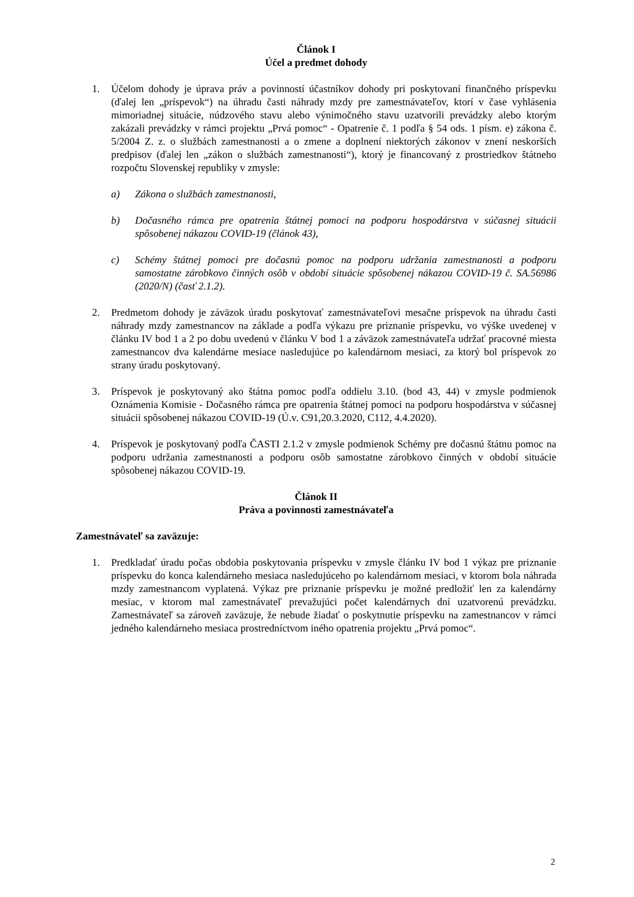Článok I
Účel a predmet dohody
1. Účelom dohody je úprava práv a povinností účastníkov dohody pri poskytovaní finančného príspevku (ďalej len „príspevok“) na úhradu časti náhrady mzdy pre zamestnávateľov, ktorí v čase vyhlásenia mimoriadnej situácie, núdzového stavu alebo výnimočného stavu uzatvorili prevádzky alebo ktorým zakázali prevádzky v rámci projektu „Prvá pomoc“ - Opatrenie č. 1 podľa § 54 ods. 1 písm. e) zákona č. 5/2004 Z. z. o službách zamestnanosti a o zmene a doplnení niektorých zákonov v znení neskorších predpisov (ďalej len „zákon o službách zamestnanosti“), ktorý je financovaný z prostriedkov štátneho rozpočtu Slovenskej republiky v zmysle:
a) Zákona o službách zamestnanosti,
b) Dočasného rámca pre opatrenia štátnej pomoci na podporu hospodárstva v súčasnej situácii spôsobenej nákazou COVID-19 (článok 43),
c) Schémy štátnej pomoci pre dočasnú pomoc na podporu udržania zamestnanosti a podporu samostatne zárobkovo činných osôb v období situácie spôsobenej nákazou COVID-19 č. SA.56986 (2020/N) (časť 2.1.2).
2. Predmetom dohody je záväzok úradu poskytovať zamestnávateľovi mesačne príspevok na úhradu časti náhrady mzdy zamestnancov na základe a podľa výkazu pre priznanie príspevku, vo výške uvedenej v článku IV bod 1 a 2 po dobu uvedenú v článku V bod 1 a záväzok zamestnávateľa udržať pracovné miesta zamestnancov dva kalendárne mesiace nasledujúce po kalendárnom mesiaci, za ktorý bol príspevok zo strany úradu poskytovaný.
3. Príspevok je poskytovaný ako štátna pomoc podľa oddielu 3.10. (bod 43, 44) v zmysle podmienok Oznámenia Komisie - Dočasného rámca pre opatrenia štátnej pomoci na podporu hospodárstva v súčasnej situácii spôsobenej nákazou COVID-19 (Ú.v. C91,20.3.2020, C112, 4.4.2020).
4. Príspevok je poskytovaný podľa ČASTI 2.1.2 v zmysle podmienok Schémy pre dočasnú štátnu pomoc na podporu udržania zamestnanosti a podporu osôb samostatne zárobkovo činných v období situácie spôsobenej nákazou COVID-19.
Článok II
Práva a povinnosti zamestnávateľa
Zamestnávateľ sa zaväzuje:
1. Predkladať úradu počas obdobia poskytovania príspevku v zmysle článku IV bod 1 výkaz pre priznanie príspevku do konca kalendárneho mesiaca nasledujúceho po kalendárnom mesiaci, v ktorom bola náhrada mzdy zamestnancom vyplatená. Výkaz pre priznanie príspevku je možné predložiť len za kalendárny mesiac, v ktorom mal zamestnávateľ prevažujúci počet kalendárnych dní uzatvorenú prevádzku. Zamestnávateľ sa zároveň zaväzuje, že nebude žiadať o poskytnutie príspevku na zamestnancov v rámci jedného kalendárneho mesiaca prostredníctvom iného opatrenia projektu „Prvá pomoc“.
2